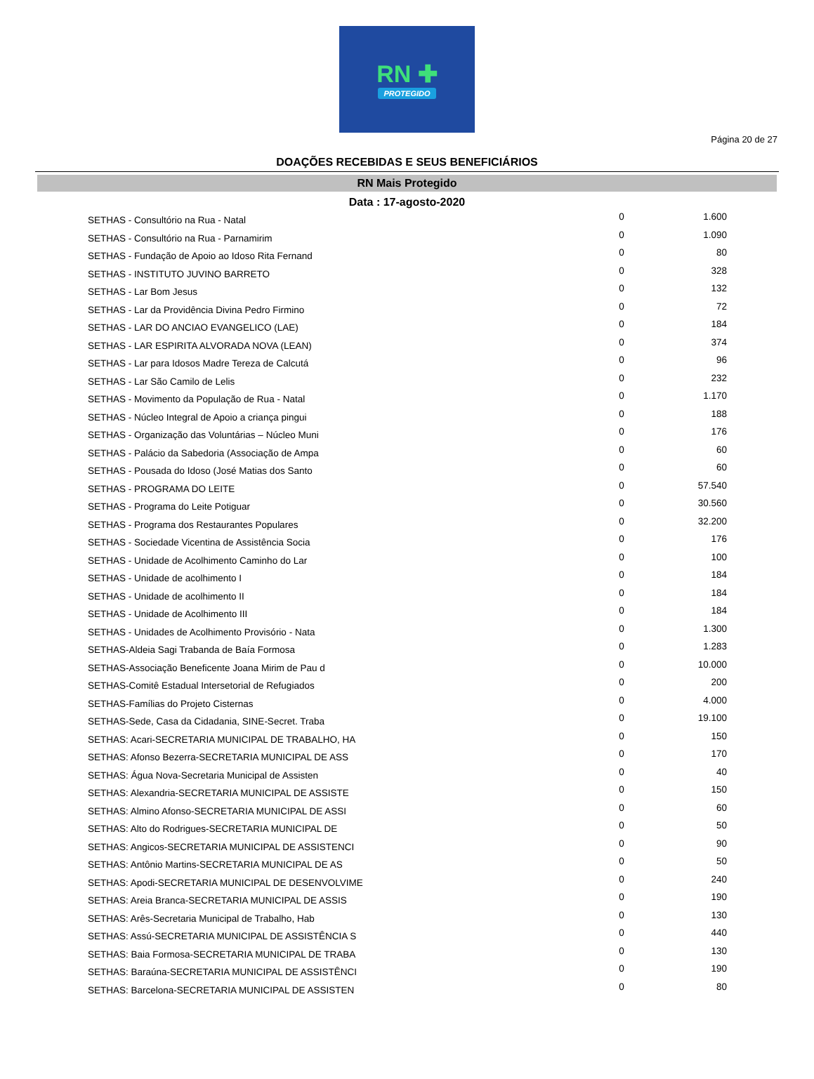RN ✚
PROTEGIDO
Página 20 de 27
DOAÇÕES RECEBIDAS E SEUS BENEFICIÁRIOS
RN Mais Protegido
Data : 17-agosto-2020
| SETHAS - Consultório na Rua - Natal | 0 | 1.600 |
| SETHAS - Consultório na Rua - Parnamirim | 0 | 1.090 |
| SETHAS - Fundação de Apoio ao Idoso Rita Fernand | 0 | 80 |
| SETHAS - INSTITUTO JUVINO BARRETO | 0 | 328 |
| SETHAS - Lar Bom Jesus | 0 | 132 |
| SETHAS - Lar da Providência Divina Pedro Firmino | 0 | 72 |
| SETHAS - LAR DO ANCIAO EVANGELICO (LAE) | 0 | 184 |
| SETHAS - LAR ESPIRITA ALVORADA NOVA (LEAN) | 0 | 374 |
| SETHAS - Lar para Idosos Madre Tereza de Calcutá | 0 | 96 |
| SETHAS - Lar São Camilo de Lelis | 0 | 232 |
| SETHAS - Movimento da População de Rua - Natal | 0 | 1.170 |
| SETHAS - Núcleo Integral de Apoio a criança pingui | 0 | 188 |
| SETHAS - Organização das Voluntárias – Núcleo Muni | 0 | 176 |
| SETHAS - Palácio da Sabedoria (Associação de Ampa | 0 | 60 |
| SETHAS - Pousada do Idoso (José Matias dos Santo | 0 | 60 |
| SETHAS - PROGRAMA DO LEITE | 0 | 57.540 |
| SETHAS - Programa do Leite Potiguar | 0 | 30.560 |
| SETHAS - Programa dos Restaurantes Populares | 0 | 32.200 |
| SETHAS - Sociedade Vicentina de Assistência Socia | 0 | 176 |
| SETHAS - Unidade de Acolhimento Caminho do Lar | 0 | 100 |
| SETHAS - Unidade de acolhimento I | 0 | 184 |
| SETHAS - Unidade de acolhimento II | 0 | 184 |
| SETHAS - Unidade de Acolhimento III | 0 | 184 |
| SETHAS - Unidades de Acolhimento Provisório - Nata | 0 | 1.300 |
| SETHAS-Aldeia Sagi Trabanda de Baía Formosa | 0 | 1.283 |
| SETHAS-Associação Beneficente Joana Mirim de Pau d | 0 | 10.000 |
| SETHAS-Comitê Estadual Intersetorial de Refugiados | 0 | 200 |
| SETHAS-Famílias do Projeto Cisternas | 0 | 4.000 |
| SETHAS-Sede, Casa da Cidadania, SINE-Secret. Traba | 0 | 19.100 |
| SETHAS: Acari-SECRETARIA MUNICIPAL DE TRABALHO, HA | 0 | 150 |
| SETHAS: Afonso Bezerra-SECRETARIA MUNICIPAL DE ASS | 0 | 170 |
| SETHAS: Água Nova-Secretaria Municipal de Assisten | 0 | 40 |
| SETHAS: Alexandria-SECRETARIA MUNICIPAL DE ASSISTE | 0 | 150 |
| SETHAS: Almino Afonso-SECRETARIA MUNICIPAL DE ASSI | 0 | 60 |
| SETHAS: Alto do Rodrigues-SECRETARIA MUNICIPAL DE | 0 | 50 |
| SETHAS: Angicos-SECRETARIA MUNICIPAL DE ASSISTENCI | 0 | 90 |
| SETHAS: Antônio Martins-SECRETARIA MUNICIPAL DE AS | 0 | 50 |
| SETHAS: Apodi-SECRETARIA MUNICIPAL DE DESENVOLVIME | 0 | 240 |
| SETHAS: Areia Branca-SECRETARIA MUNICIPAL DE ASSIS | 0 | 190 |
| SETHAS: Arês-Secretaria Municipal de Trabalho, Hab | 0 | 130 |
| SETHAS: Assú-SECRETARIA MUNICIPAL DE ASSISTÊNCIA S | 0 | 440 |
| SETHAS: Baia Formosa-SECRETARIA MUNICIPAL DE TRABA | 0 | 130 |
| SETHAS: Baraúna-SECRETARIA MUNICIPAL DE ASSISTÊNCI | 0 | 190 |
| SETHAS: Barcelona-SECRETARIA MUNICIPAL DE ASSISTEN | 0 | 80 |